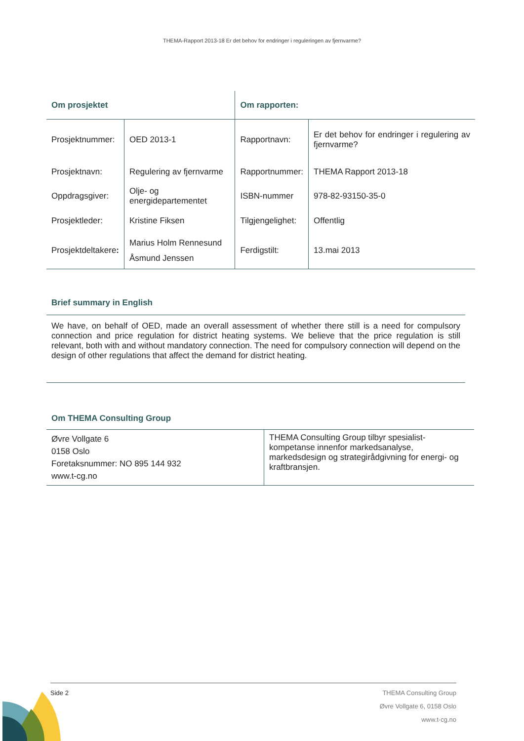THEMA-Rapport 2013-18 Er det behov for endringer i reguleringen av fjernvarme?
| Om prosjektet | | Om rapporten: | |
| Prosjektnummer: | OED 2013-1 | Rapportnavn: | Er det behov for endringer i regulering av fjernvarme? |
| Prosjektnavn: | Regulering av fjernvarme | Rapportnummer: | THEMA Rapport 2013-18 |
| Oppdragsgiver: | Olje- og energidepartementet | ISBN-nummer | 978-82-93150-35-0 |
| Prosjektleder: | Kristine Fiksen | Tilgjengelighet: | Offentlig |
| Prosjektdeltakere : | Marius Holm Rennesund Åsmund Jenssen | Ferdigstilt: | 13.mai 2013 |
Brief summary in English
We have, on behalf of OED, made an overall assessment of whether there still is a need for compulsory connection and price regulation for district heating systems. We believe that the price regulation is still relevant, both with and without mandatory connection. The need for compulsory connection will depend on the design of other regulations that affect the demand for district heating.
Om THEMA Consulting Group
| Øvre Vollgate 6 0158 Oslo Foretaksnummer: NO 895 144 932 www.t-cg.no | THEMA Consulting Group tilbyr spesialist-kompetanse innenfor markedsanalyse, markedsdesign og strategirådgivning for energi- og kraftbransjen. |
Side 2
THEMA Consulting Group
Øvre Vollgate 6, 0158 Oslo
www.t-cg.no